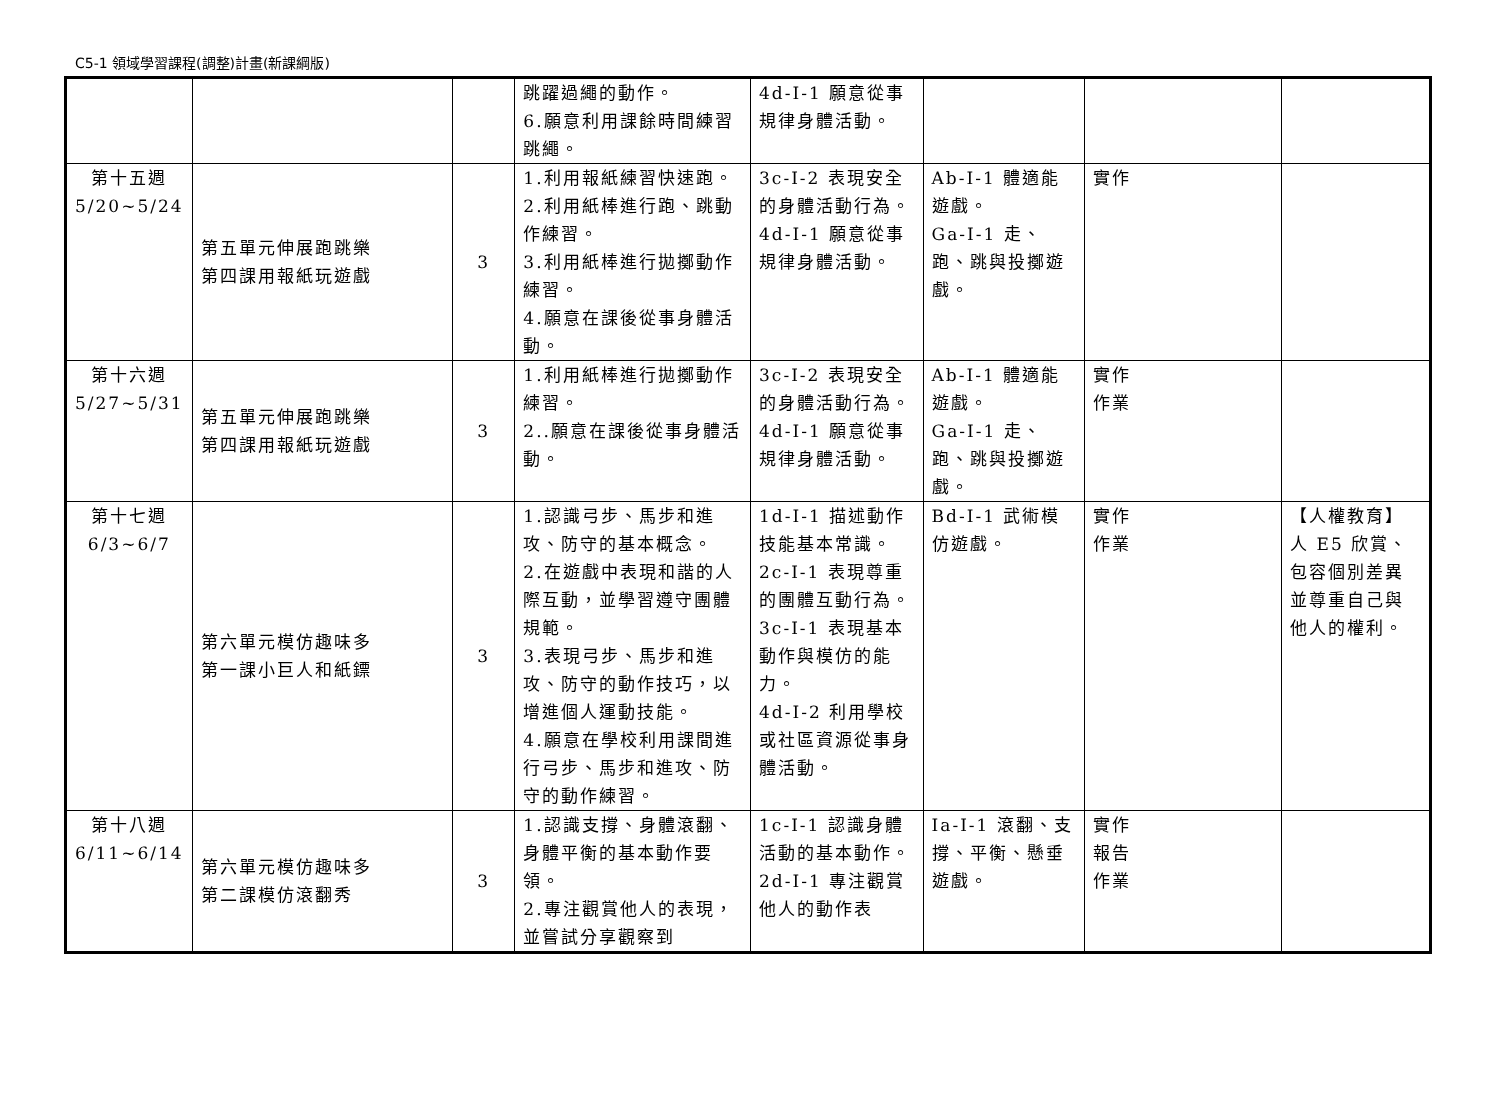C5-1 領域學習課程(調整)計畫(新課綱版)
| | | | 跳躍過繩的動作。 6.願意利用課餘時間練習跳繩。 | 4d-I-1 願意從事規律身體活動。 | | | |
| 第十五週 5/20~5/24 | 第五單元伸展跑跳樂 第四課用報紙玩遊戲 | 3 | 1.利用報紙練習快速跑。 2.利用紙棒進行跑、跳動作練習。 3.利用紙棒進行拋擲動作練習。 4.願意在課後從事身體活動。 | 3c-I-2 表現安全的身體活動行為。 4d-I-1 願意從事規律身體活動。 | Ab-I-1 體適能遊戲。 Ga-I-1 走、跑、跳與投擲遊戲。 | 實作 | |
| 第十六週 5/27~5/31 | 第五單元伸展跑跳樂 第四課用報紙玩遊戲 | 3 | 1.利用紙棒進行拋擲動作練習。 2..願意在課後從事身體活動。 | 3c-I-2 表現安全的身體活動行為。 4d-I-1 願意從事規律身體活動。 | Ab-I-1 體適能遊戲。 Ga-I-1 走、跑、跳與投擲遊戲。 | 實作 作業 | |
| 第十七週 6/3~6/7 | 第六單元模仿趣味多 第一課小巨人和紙鏢 | 3 | 1.認識弓步、馬步和進攻、防守的基本概念。 2.在遊戲中表現和諧的人際互動，並學習遵守團體規範。 3.表現弓步、馬步和進攻、防守的動作技巧，以增進個人運動技能。 4.願意在學校利用課間進行弓步、馬步和進攻、防守的動作練習。 | 1d-I-1 描述動作技能基本常識。 2c-I-1 表現尊重的團體互動行為。 3c-I-1 表現基本動作與模仿的能力。 4d-I-2 利用學校或社區資源從事身體活動。 | Bd-I-1 武術模仿遊戲。 | 實作 作業 | 【人權教育】 人 E5 欣賞、包容個別差異並尊重自己與他人的權利。 |
| 第十八週 6/11~6/14 | 第六單元模仿趣味多 第二課模仿滾翻秀 | 3 | 1.認識支撐、身體滾翻、身體平衡的基本動作要領。 2.專注觀賞他人的表現，並嘗試分享觀察到 | 1c-I-1 認識身體活動的基本動作。 2d-I-1 專注觀賞他人的動作表 | Ia-I-1 滾翻、支撐、平衡、懸垂遊戲。 | 實作 報告 作業 | |